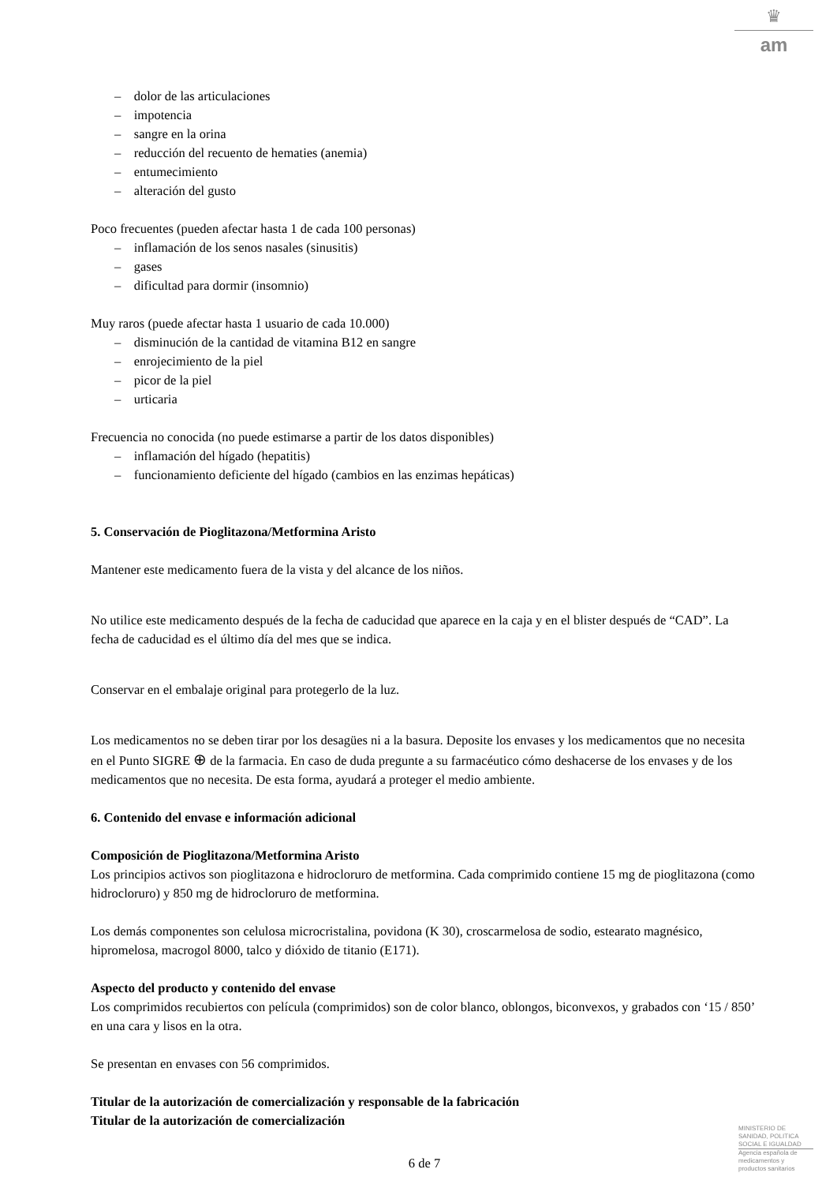♛
am
– dolor de las articulaciones
– impotencia
– sangre en la orina
– reducción del recuento de hematies (anemia)
– entumecimiento
– alteración del gusto
Poco frecuentes (pueden afectar hasta 1 de cada 100 personas)
– inflamación de los senos nasales (sinusitis)
– gases
– dificultad para dormir (insomnio)
Muy raros (puede afectar hasta 1 usuario de cada 10.000)
– disminución de la cantidad de vitamina B12 en sangre
– enrojecimiento de la piel
– picor de la piel
– urticaria
Frecuencia no conocida (no puede estimarse a partir de los datos disponibles)
– inflamación del hígado (hepatitis)
– funcionamiento deficiente del hígado (cambios en las enzimas hepáticas)
5. Conservación de Pioglitazona/Metformina Aristo
Mantener este medicamento fuera de la vista y del alcance de los niños.
No utilice este medicamento después de la fecha de caducidad que aparece en la caja y en el blister después de “CAD”. La fecha de caducidad es el último día del mes que se indica.
Conservar en el embalaje original para protegerlo de la luz.
Los medicamentos no se deben tirar por los desagües ni a la basura. Deposite los envases y los medicamentos que no necesita en el Punto SIGRE ⊕ de la farmacia. En caso de duda pregunte a su farmacéutico cómo deshacerse de los envases y de los medicamentos que no necesita. De esta forma, ayudará a proteger el medio ambiente.
6. Contenido del envase e información adicional
Composición de Pioglitazona/Metformina Aristo
Los principios activos son pioglitazona e hidrocloruro de metformina. Cada comprimido contiene 15 mg de pioglitazona (como hidrocloruro) y 850 mg de hidrocloruro de metformina.
Los demás componentes son celulosa microcristalina, povidona (K 30), croscarmelosa de sodio, estearato magnésico, hipromelosa, macrogol 8000, talco y dióxido de titanio (E171).
Aspecto del producto y contenido del envase
Los comprimidos recubiertos con película (comprimidos) son de color blanco, oblongos, biconvexos, y grabados con ‘15 / 850’ en una cara y lisos en la otra.
Se presentan en envases con 56 comprimidos.
Titular de la autorización de comercialización y responsable de la fabricación
Titular de la autorización de comercialización
6 de 7
MINISTERIO DE
SANIDAD, POLITICA
SOCIAL E IGUALDAD
Agencia española de
medicamentos y
productos sanitarios